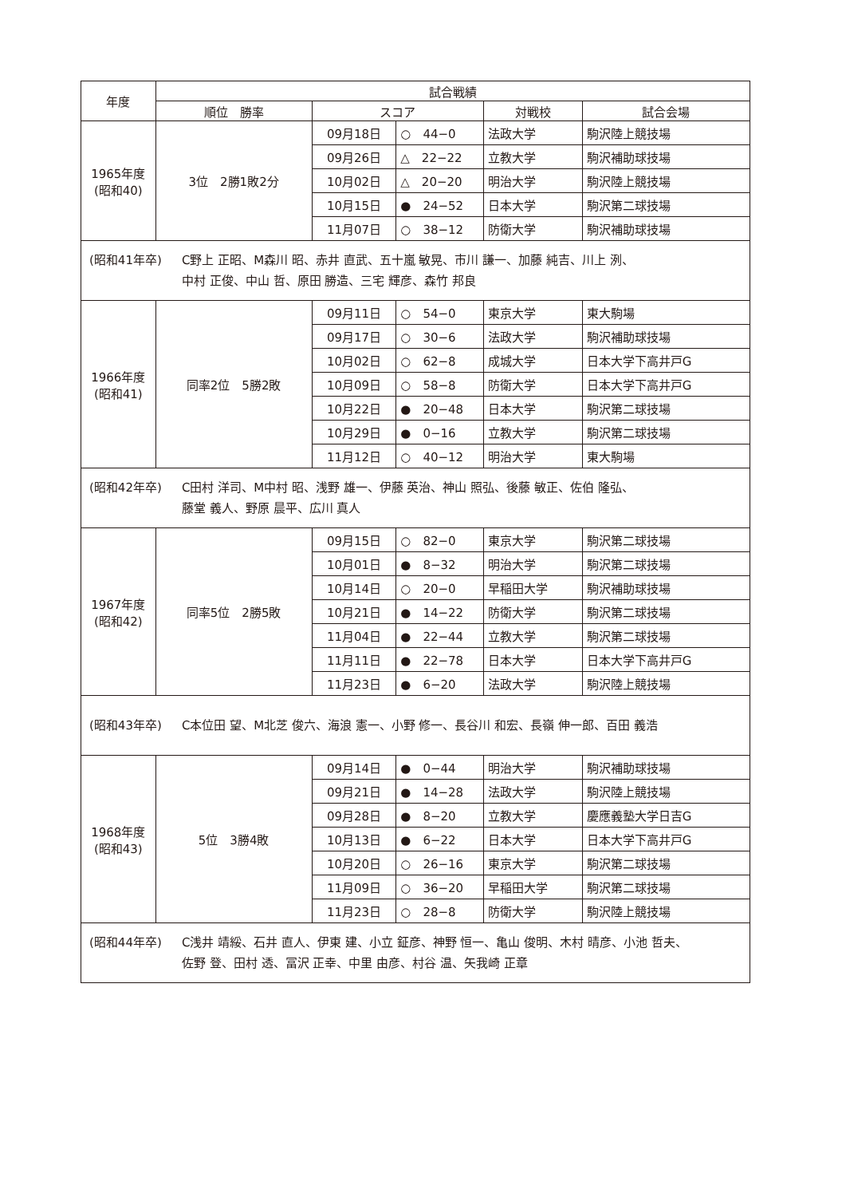| 年度 | 試合戦績 | | | | |
| --- | --- | --- | --- | --- | --- |
| | 順位 勝率 | スコア | | 対戦校 | 試合会場 |
| 1965年度 (昭和40) | 3位 2勝1敗2分 | 09月18日 | ○ 44−0 | 法政大学 | 駒沢陸上競技場 |
| | | 09月26日 | △ 22−22 | 立教大学 | 駒沢補助球技場 |
| | | 10月02日 | △ 20−20 | 明治大学 | 駒沢陸上競技場 |
| | | 10月15日 | ● 24−52 | 日本大学 | 駒沢第二球技場 |
| | | 11月07日 | ○ 38−12 | 防衛大学 | 駒沢補助球技場 |
| (昭和41年卒) C野上 正昭、M森川 昭、赤井 直武、五十嵐 敏晃、市川 謙一、加藤 純吉、川上 洌、 中村 正俊、中山 哲、原田 勝造、三宅 輝彦、森竹 邦良 | | | | | |
| 1966年度 (昭和41) | 同率2位 5勝2敗 | 09月11日 | ○ 54−0 | 東京大学 | 東大駒場 |
| | | 09月17日 | ○ 30−6 | 法政大学 | 駒沢補助球技場 |
| | | 10月02日 | ○ 62−8 | 成城大学 | 日本大学下高井戸G |
| | | 10月09日 | ○ 58−8 | 防衛大学 | 日本大学下高井戸G |
| | | 10月22日 | ● 20−48 | 日本大学 | 駒沢第二球技場 |
| | | 10月29日 | ● 0−16 | 立教大学 | 駒沢第二球技場 |
| | | 11月12日 | ○ 40−12 | 明治大学 | 東大駒場 |
| (昭和42年卒) C田村 洋司、M中村 昭、浅野 雄一、伊藤 英治、神山 照弘、後藤 敏正、佐伯 隆弘、 藤堂 義人、野原 晨平、広川 真人 | | | | | |
| 1967年度 (昭和42) | 同率5位 2勝5敗 | 09月15日 | ○ 82−0 | 東京大学 | 駒沢第二球技場 |
| | | 10月01日 | ● 8−32 | 明治大学 | 駒沢第二球技場 |
| | | 10月14日 | ○ 20−0 | 早稲田大学 | 駒沢補助球技場 |
| | | 10月21日 | ● 14−22 | 防衛大学 | 駒沢第二球技場 |
| | | 11月04日 | ● 22−44 | 立教大学 | 駒沢第二球技場 |
| | | 11月11日 | ● 22−78 | 日本大学 | 日本大学下高井戸G |
| | | 11月23日 | ● 6−20 | 法政大学 | 駒沢陸上競技場 |
| (昭和43年卒) C本位田 望、M北芝 俊六、海浪 憲一、小野 修一、長谷川 和宏、長嶺 伸一郎、百田 義浩 | | | | | |
| 1968年度 (昭和43) | 5位 3勝4敗 | 09月14日 | ● 0−44 | 明治大学 | 駒沢補助球技場 |
| | | 09月21日 | ● 14−28 | 法政大学 | 駒沢陸上競技場 |
| | | 09月28日 | ● 8−20 | 立教大学 | 慶應義塾大学日吉G |
| | | 10月13日 | ● 6−22 | 日本大学 | 日本大学下高井戸G |
| | | 10月20日 | ○ 26−16 | 東京大学 | 駒沢第二球技場 |
| | | 11月09日 | ○ 36−20 | 早稲田大学 | 駒沢第二球技場 |
| | | 11月23日 | ○ 28−8 | 防衛大学 | 駒沢陸上競技場 |
| (昭和44年卒) C浅井 靖綏、石井 直人、伊東 建、小立 鉦彦、神野 恒一、亀山 俊明、木村 晴彦、小池 哲夫、 佐野 登、田村 透、冨沢 正幸、中里 由彦、村谷 温、矢我崎 正章 | | | | | |